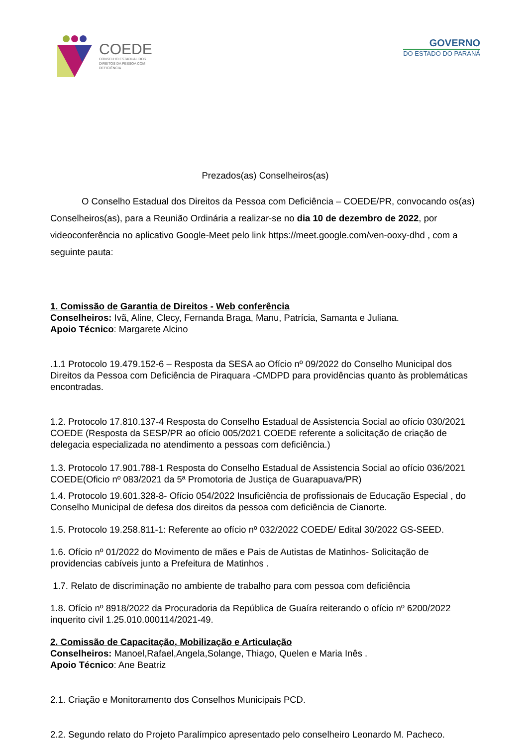COEDE
CONSELHO ESTADUAL DOS
DIREITOS DA PESSOA COM
DEFICIÊNCIA
GOVERNO
DO ESTADO DO PARANÁ
Prezados(as) Conselheiros(as)
O Conselho Estadual dos Direitos da Pessoa com Deficiência – COEDE/PR, convocando os(as) Conselheiros(as), para a Reunião Ordinária a realizar-se no dia 10 de dezembro de 2022, por videoconferência no aplicativo Google-Meet pelo link https://meet.google.com/ven-ooxy-dhd , com a seguinte pauta:
1. Comissão de Garantia de Direitos - Web conferência
Conselheiros: Ivã, Aline, Clecy, Fernanda Braga, Manu, Patrícia, Samanta e Juliana.
Apoio Técnico: Margarete Alcino
.1.1 Protocolo 19.479.152-6 – Resposta da SESA ao Ofício nº 09/2022 do Conselho Municipal dos Direitos da Pessoa com Deficiência de Piraquara -CMDPD para providências quanto às problemáticas encontradas.
1.2. Protocolo 17.810.137-4 Resposta do Conselho Estadual de Assistencia Social ao ofício 030/2021 COEDE (Resposta da SESP/PR ao ofício 005/2021 COEDE referente a solicitação de criação de delegacia especializada no atendimento a pessoas com deficiência.)
1.3. Protocolo 17.901.788-1 Resposta do Conselho Estadual de Assistencia Social ao ofício 036/2021 COEDE(Oficio nº 083/2021 da 5ª Promotoria de Justiça de Guarapuava/PR)
1.4. Protocolo 19.601.328-8- Ofício 054/2022 Insuficiência de profissionais de Educação Especial , do Conselho Municipal de defesa dos direitos da pessoa com deficiência de Cianorte.
1.5. Protocolo 19.258.811-1: Referente ao ofício nº 032/2022 COEDE/ Edital 30/2022 GS-SEED.
1.6. Ofício nº 01/2022 do Movimento de mães e Pais de Autistas de Matinhos- Solicitação de providencias cabíveis junto a Prefeitura de Matinhos .
1.7. Relato de discriminação no ambiente de trabalho para com pessoa com deficiência
1.8. Ofício nº 8918/2022 da Procuradoria da República de Guaíra reiterando o ofício nº 6200/2022 inquerito civil 1.25.010.000114/2021-49.
2. Comissão de Capacitação, Mobilização e Articulação
Conselheiros: Manoel,Rafael,Angela,Solange, Thiago, Quelen e Maria Inês .
Apoio Técnico: Ane Beatriz
2.1. Criação e Monitoramento dos Conselhos Municipais PCD.
2.2. Segundo relato do Projeto Paralímpico apresentado pelo conselheiro Leonardo M. Pacheco.